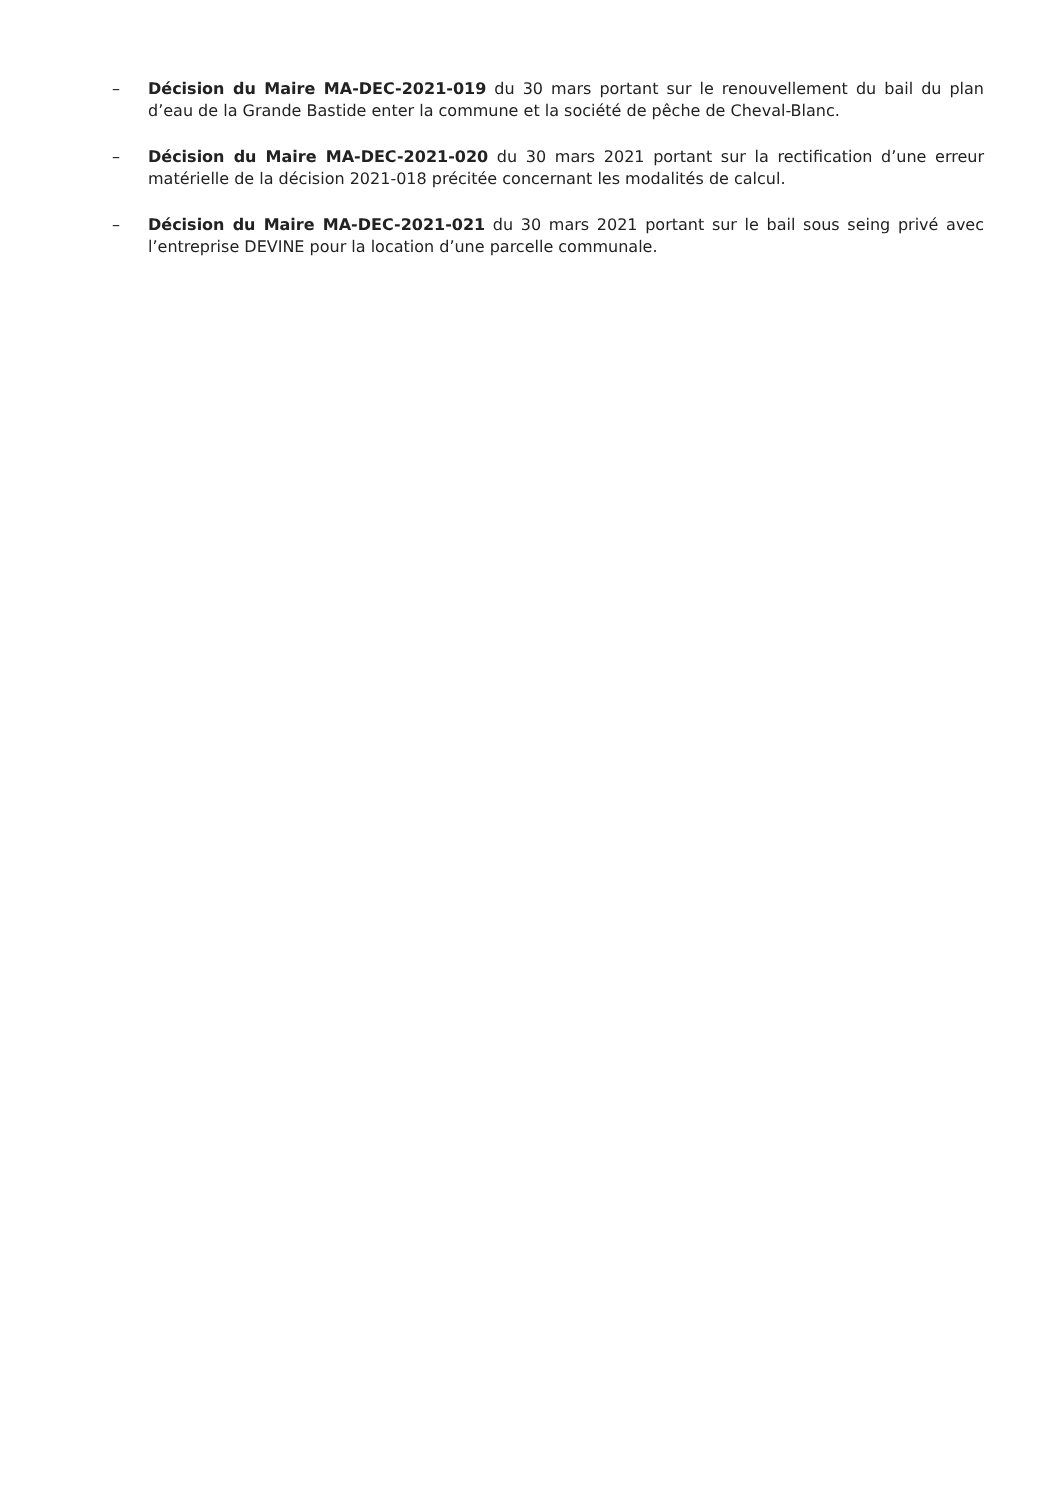– Décision du Maire MA-DEC-2021-019 du 30 mars portant sur le renouvellement du bail du plan d’eau de la Grande Bastide enter la commune et la société de pêche de Cheval-Blanc.
– Décision du Maire MA-DEC-2021-020 du 30 mars 2021 portant sur la rectification d’une erreur matérielle de la décision 2021-018 précitée concernant les modalités de calcul.
– Décision du Maire MA-DEC-2021-021 du 30 mars 2021 portant sur le bail sous seing privé avec l’entreprise DEVINE pour la location d’une parcelle communale.